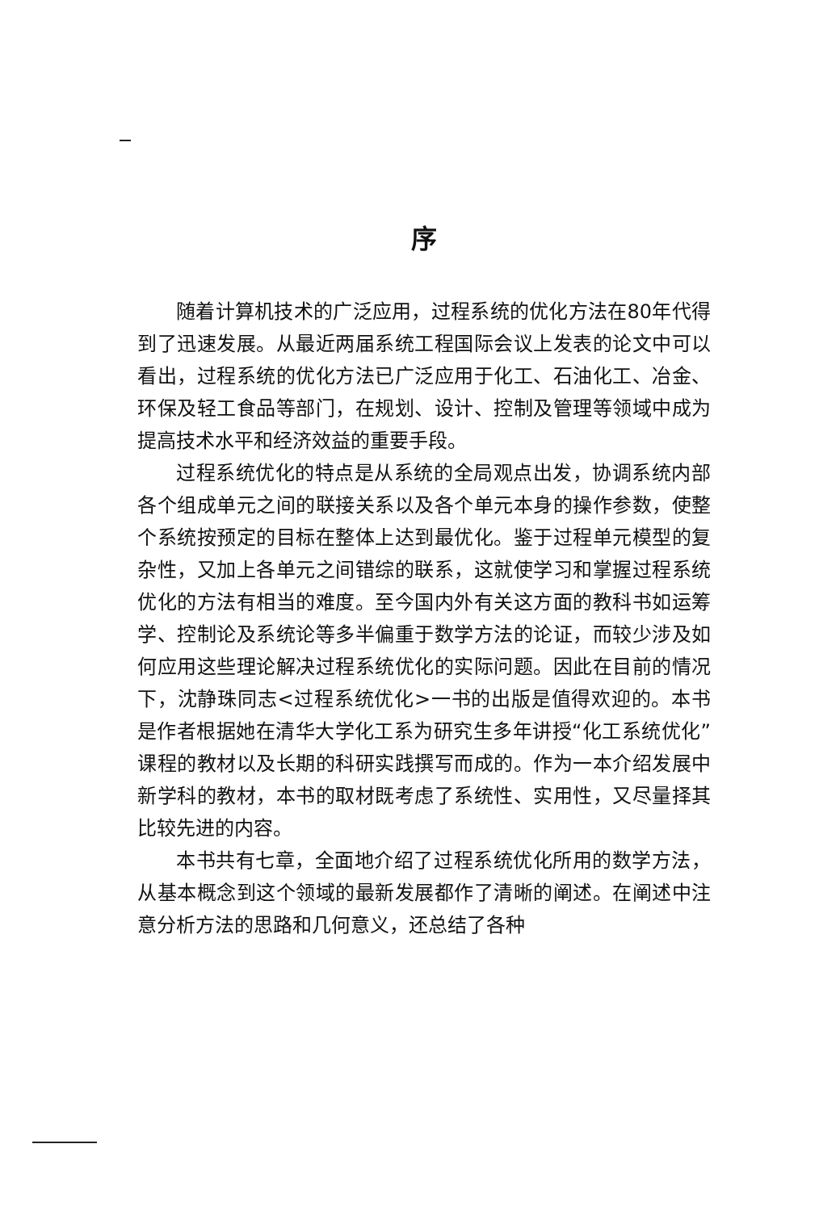序
随着计算机技术的广泛应用，过程系统的优化方法在80年代得到了迅速发展。从最近两届系统工程国际会议上发表的论文中可以看出，过程系统的优化方法已广泛应用于化工、石油化工、冶金、环保及轻工食品等部门，在规划、设计、控制及管理等领域中成为提高技术水平和经济效益的重要手段。
过程系统优化的特点是从系统的全局观点出发，协调系统内部各个组成单元之间的联接关系以及各个单元本身的操作参数，使整个系统按预定的目标在整体上达到最优化。鉴于过程单元模型的复杂性，又加上各单元之间错综的联系，这就使学习和掌握过程系统优化的方法有相当的难度。至今国内外有关这方面的教科书如运筹学、控制论及系统论等多半偏重于数学方法的论证，而较少涉及如何应用这些理论解决过程系统优化的实际问题。因此在目前的情况下，沈静珠同志<过程系统优化>一书的出版是值得欢迎的。本书是作者根据她在清华大学化工系为研究生多年讲授“化工系统优化”课程的教材以及长期的科研实践撰写而成的。作为一本介绍发展中新学科的教材，本书的取材既考虑了系统性、实用性，又尽量择其比较先进的内容。
本书共有七章，全面地介绍了过程系统优化所用的数学方法，从基本概念到这个领域的最新发展都作了清晰的阐述。在阐述中注意分析方法的思路和几何意义，还总结了各种